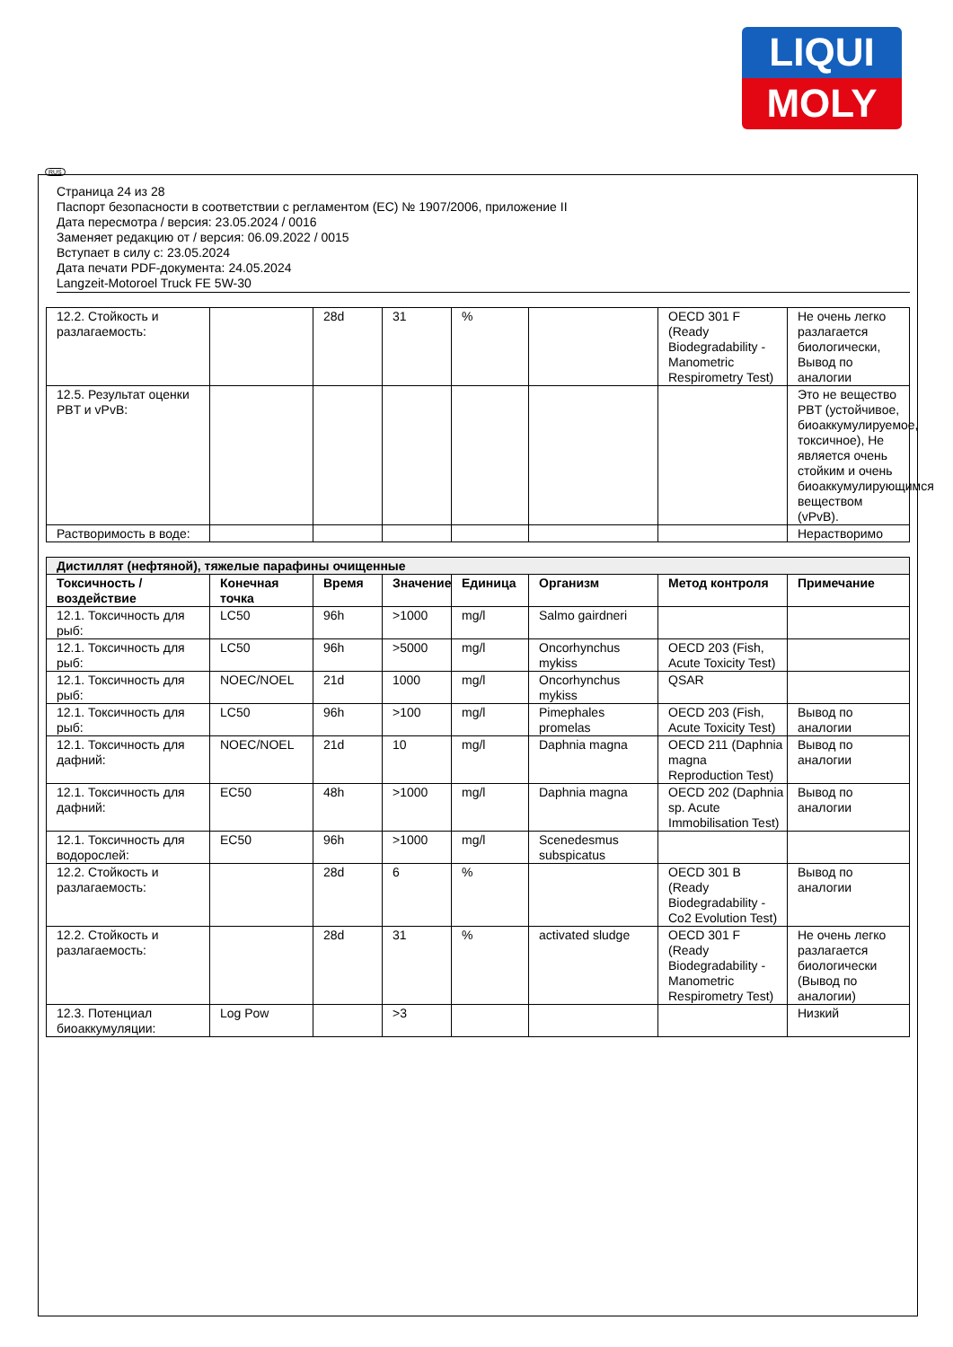LIQUI
MOLY
RUS
Страница 24 из 28
Паспорт безопасности в соответствии с регламентом (ЕС) № 1907/2006, приложение II
Дата пересмотра / версия: 23.05.2024 / 0016
Заменяет редакцию от / версия: 06.09.2022 / 0015
Вступает в силу с: 23.05.2024
Дата печати PDF-документа: 24.05.2024
Langzeit-Motoroel Truck FE 5W-30
| 12.2. Стойкость и разлагаемость: | | 28d | 31 | % | | OECD 301 F (Ready Biodegradability - Manometric Respirometry Test) | Не очень легко разлагается биологически, Вывод по аналогии |
| 12.5. Результат оценки PBT и vPvB: | | | | | | | Это не вещество PBT (устойчивое, биоаккумулируемое, токсичное), Не является очень стойким и очень биоаккумулирующимся веществом (vPvB). |
| Растворимость в воде: | | | | | | | Нерастворимо |
| Дистиллят (нефтяной), тяжелые парафины очищенные | | | | | | | |
| Токсичность / воздействие | Конечная точка | Время | Значение | Единица | Организм | Метод контроля | Примечание |
| 12.1. Токсичность для рыб: | LC50 | 96h | >1000 | mg/l | Salmo gairdneri | | |
| 12.1. Токсичность для рыб: | LC50 | 96h | >5000 | mg/l | Oncorhynchus mykiss | OECD 203 (Fish, Acute Toxicity Test) | |
| 12.1. Токсичность для рыб: | NOEC/NOEL | 21d | 1000 | mg/l | Oncorhynchus mykiss | QSAR | |
| 12.1. Токсичность для рыб: | LC50 | 96h | >100 | mg/l | Pimephales promelas | OECD 203 (Fish, Acute Toxicity Test) | Вывод по аналогии |
| 12.1. Токсичность для дафний: | NOEC/NOEL | 21d | 10 | mg/l | Daphnia magna | OECD 211 (Daphnia magna Reproduction Test) | Вывод по аналогии |
| 12.1. Токсичность для дафний: | EC50 | 48h | >1000 | mg/l | Daphnia magna | OECD 202 (Daphnia sp. Acute Immobilisation Test) | Вывод по аналогии |
| 12.1. Токсичность для водорослей: | EC50 | 96h | >1000 | mg/l | Scenedesmus subspicatus | | |
| 12.2. Стойкость и разлагаемость: | | 28d | 6 | % | | OECD 301 B (Ready Biodegradability - Co2 Evolution Test) | Вывод по аналогии |
| 12.2. Стойкость и разлагаемость: | | 28d | 31 | % | activated sludge | OECD 301 F (Ready Biodegradability - Manometric Respirometry Test) | Не очень легко разлагается биологически (Вывод по аналогии) |
| 12.3. Потенциал биоаккумуляции: | Log Pow | | >3 | | | | Низкий |